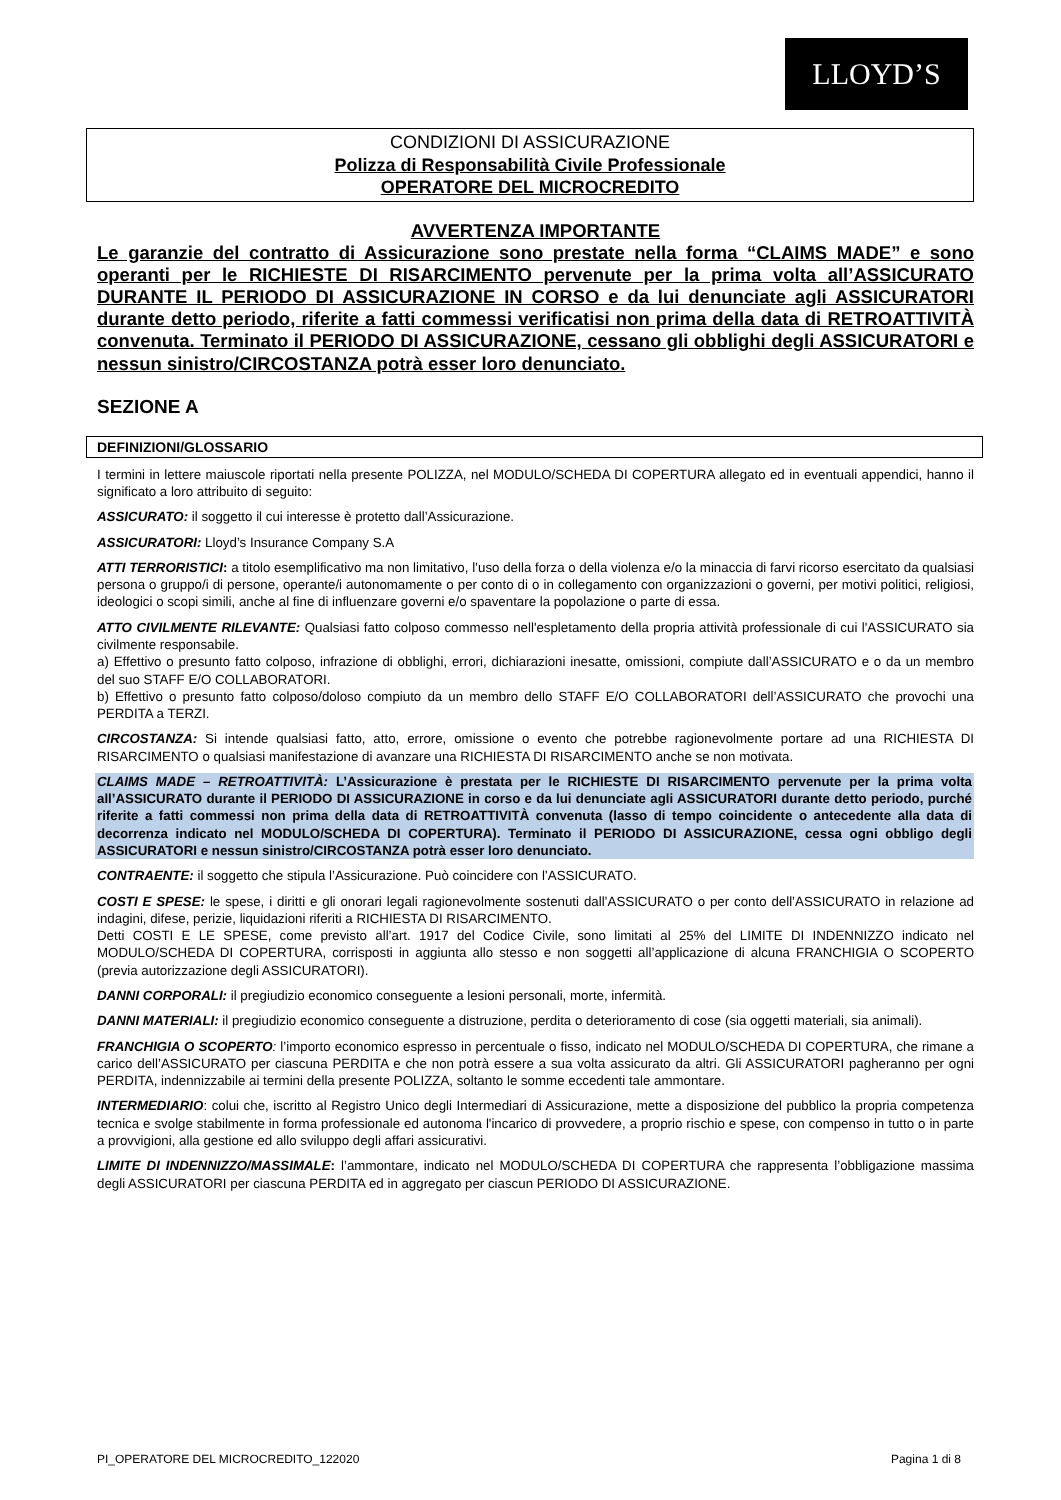LLOYD’S
CONDIZIONI DI ASSICURAZIONE
Polizza di Responsabilità Civile Professionale
OPERATORE DEL MICROCREDITO
AVVERTENZA IMPORTANTE
Le garanzie del contratto di Assicurazione sono prestate nella forma “CLAIMS MADE” e sono operanti per le RICHIESTE DI RISARCIMENTO pervenute per la prima volta all’ASSICURATO DURANTE IL PERIODO DI ASSICURAZIONE IN CORSO e da lui denunciate agli ASSICURATORI durante detto periodo, riferite a fatti commessi verificatisi non prima della data di RETROATTIVITÀ convenuta. Terminato il PERIODO DI ASSICURAZIONE, cessano gli obblighi degli ASSICURATORI e nessun sinistro/CIRCOSTANZA potrà esser loro denunciato.
SEZIONE A
DEFINIZIONI/GLOSSARIO
I termini in lettere maiuscole riportati nella presente POLIZZA, nel MODULO/SCHEDA DI COPERTURA allegato ed in eventuali appendici, hanno il significato a loro attribuito di seguito:
ASSICURATO: il soggetto il cui interesse è protetto dall’Assicurazione.
ASSICURATORI: Lloyd’s Insurance Company S.A
ATTI TERRORISTICI: a titolo esemplificativo ma non limitativo, l’uso della forza o della violenza e/o la minaccia di farvi ricorso esercitato da qualsiasi persona o gruppo/i di persone, operante/i autonomamente o per conto di o in collegamento con organizzazioni o governi, per motivi politici, religiosi, ideologici o scopi simili, anche al fine di influenzare governi e/o spaventare la popolazione o parte di essa.
ATTO CIVILMENTE RILEVANTE: Qualsiasi fatto colposo commesso nell'espletamento della propria attività professionale di cui l'ASSICURATO sia civilmente responsabile.
a) Effettivo o presunto fatto colposo, infrazione di obblighi, errori, dichiarazioni inesatte, omissioni, compiute dall’ASSICURATO e o da un membro del suo STAFF E/O COLLABORATORI.
b) Effettivo o presunto fatto colposo/doloso compiuto da un membro dello STAFF E/O COLLABORATORI dell’ASSICURATO che provochi una PERDITA a TERZI.
CIRCOSTANZA: Si intende qualsiasi fatto, atto, errore, omissione o evento che potrebbe ragionevolmente portare ad una RICHIESTA DI RISARCIMENTO o qualsiasi manifestazione di avanzare una RICHIESTA DI RISARCIMENTO anche se non motivata.
CLAIMS MADE – RETROATTIVITÀ: L’Assicurazione è prestata per le RICHIESTE DI RISARCIMENTO pervenute per la prima volta all’ASSICURATO durante il PERIODO DI ASSICURAZIONE in corso e da lui denunciate agli ASSICURATORI durante detto periodo, purché riferite a fatti commessi non prima della data di RETROATTIVITÀ convenuta (lasso di tempo coincidente o antecedente alla data di decorrenza indicato nel MODULO/SCHEDA DI COPERTURA). Terminato il PERIODO DI ASSICURAZIONE, cessa ogni obbligo degli ASSICURATORI e nessun sinistro/CIRCOSTANZA potrà esser loro denunciato.
CONTRAENTE: il soggetto che stipula l’Assicurazione. Può coincidere con l’ASSICURATO.
COSTI E SPESE: le spese, i diritti e gli onorari legali ragionevolmente sostenuti dall’ASSICURATO o per conto dell’ASSICURATO in relazione ad indagini, difese, perizie, liquidazioni riferiti a RICHIESTA DI RISARCIMENTO.
Detti COSTI E LE SPESE, come previsto all’art. 1917 del Codice Civile, sono limitati al 25% del LIMITE DI INDENNIZZO indicato nel MODULO/SCHEDA DI COPERTURA, corrisposti in aggiunta allo stesso e non soggetti all’applicazione di alcuna FRANCHIGIA O SCOPERTO (previa autorizzazione degli ASSICURATORI).
DANNI CORPORALI: il pregiudizio economico conseguente a lesioni personali, morte, infermità.
DANNI MATERIALI: il pregiudizio economico conseguente a distruzione, perdita o deterioramento di cose (sia oggetti materiali, sia animali).
FRANCHIGIA O SCOPERTO: l’importo economico espresso in percentuale o fisso, indicato nel MODULO/SCHEDA DI COPERTURA, che rimane a carico dell’ASSICURATO per ciascuna PERDITA e che non potrà essere a sua volta assicurato da altri. Gli ASSICURATORI pagheranno per ogni PERDITA, indennizzabile ai termini della presente POLIZZA, soltanto le somme eccedenti tale ammontare.
INTERMEDIARIO: colui che, iscritto al Registro Unico degli Intermediari di Assicurazione, mette a disposizione del pubblico la propria competenza tecnica e svolge stabilmente in forma professionale ed autonoma l'incarico di provvedere, a proprio rischio e spese, con compenso in tutto o in parte a provvigioni, alla gestione ed allo sviluppo degli affari assicurativi.
LIMITE DI INDENNIZZO/MASSIMALE: l’ammontare, indicato nel MODULO/SCHEDA DI COPERTURA che rappresenta l’obbligazione massima degli ASSICURATORI per ciascuna PERDITA ed in aggregato per ciascun PERIODO DI ASSICURAZIONE.
PI_OPERATORE DEL MICROCREDITO_122020 Pagina 1 di 8